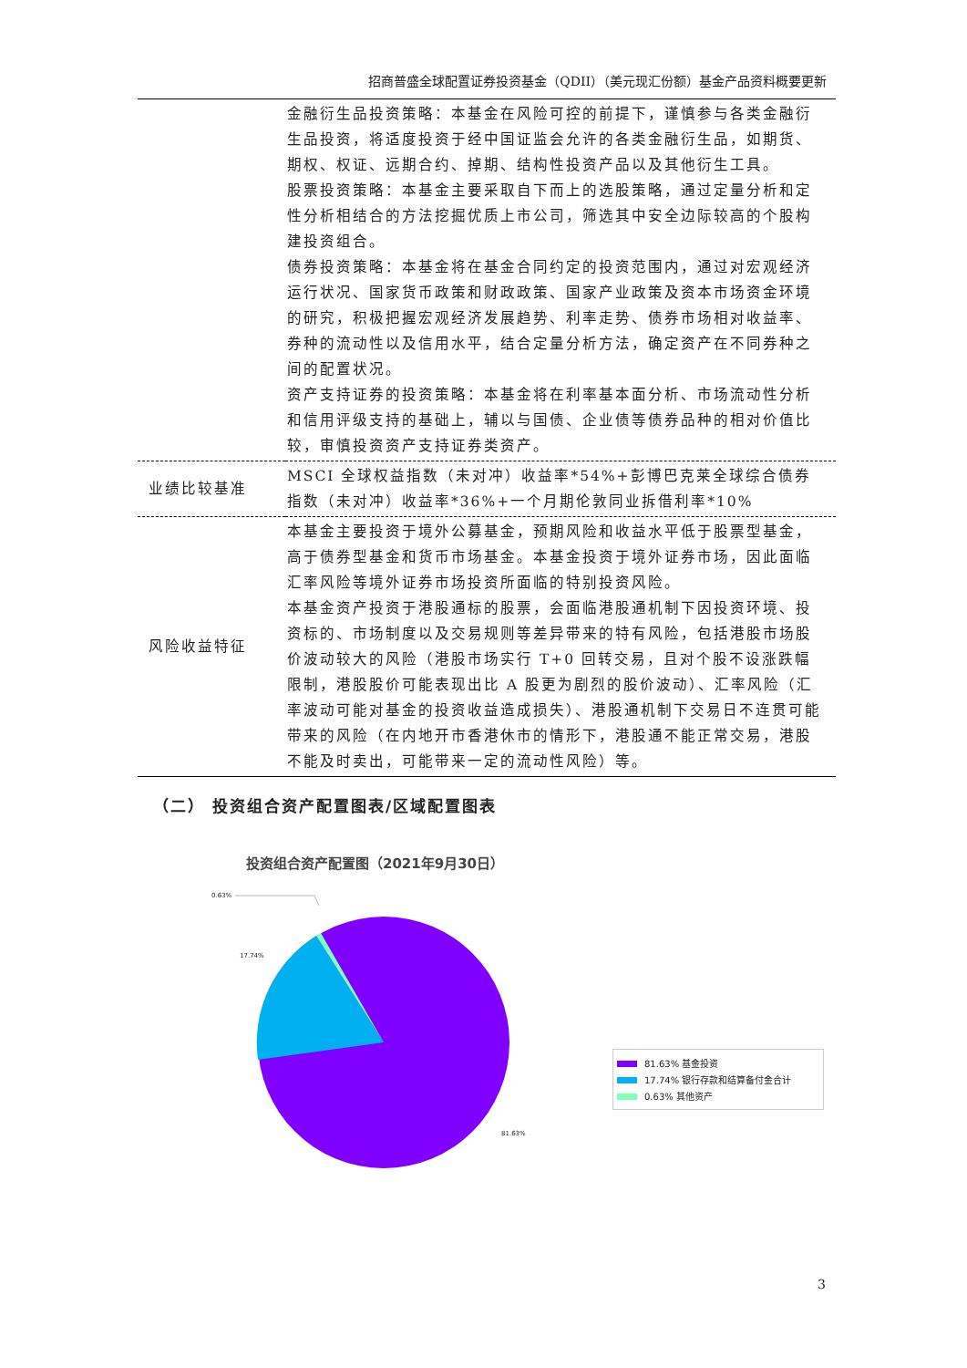招商普盛全球配置证券投资基金（QDII）（美元现汇份额）基金产品资料概要更新
| | 金融衍生品投资策略：本基金在风险可控的前提下，谨慎参与各类金融衍生品投资，将适度投资于经中国证监会允许的各类金融衍生品，如期货、期权、权证、远期合约、掉期、结构性投资产品以及其他衍生工具。 股票投资策略：本基金主要采取自下而上的选股策略，通过定量分析和定性分析相结合的方法挖掘优质上市公司，筛选其中安全边际较高的个股构建投资组合。 债券投资策略：本基金将在基金合同约定的投资范围内，通过对宏观经济运行状况、国家货币政策和财政政策、国家产业政策及资本市场资金环境的研究，积极把握宏观经济发展趋势、利率走势、债券市场相对收益率、券种的流动性以及信用水平，结合定量分析方法，确定资产在不同券种之间的配置状况。 资产支持证券的投资策略：本基金将在利率基本面分析、市场流动性分析和信用评级支持的基础上，辅以与国债、企业债等债券品种的相对价值比较，审慎投资资产支持证券类资产。 |
| 业绩比较基准 | MSCI 全球权益指数（未对冲）收益率*54%+彭博巴克莱全球综合债券指数（未对冲）收益率*36%+一个月期伦敦同业拆借利率*10% |
| 风险收益特征 | 本基金主要投资于境外公募基金，预期风险和收益水平低于股票型基金，高于债券型基金和货币市场基金。本基金投资于境外证券市场，因此面临汇率风险等境外证券市场投资所面临的特别投资风险。 本基金资产投资于港股通标的股票，会面临港股通机制下因投资环境、投资标的、市场制度以及交易规则等差异带来的特有风险，包括港股市场股价波动较大的风险（港股市场实行 T+0 回转交易，且对个股不设涨跌幅限制，港股股价可能表现出比 A 股更为剧烈的股价波动）、汇率风险（汇率波动可能对基金的投资收益造成损失）、港股通机制下交易日不连贯可能带来的风险（在内地开市香港休市的情形下，港股通不能正常交易，港股不能及时卖出，可能带来一定的流动性风险）等。 |
（二） 投资组合资产配置图表/区域配置图表
投资组合资产配置图（2021年9月30日）
0.63%
17.74%
81.63%
81.63% 基金投资
17.74% 银行存款和结算备付金合计
0.63% 其他资产
3